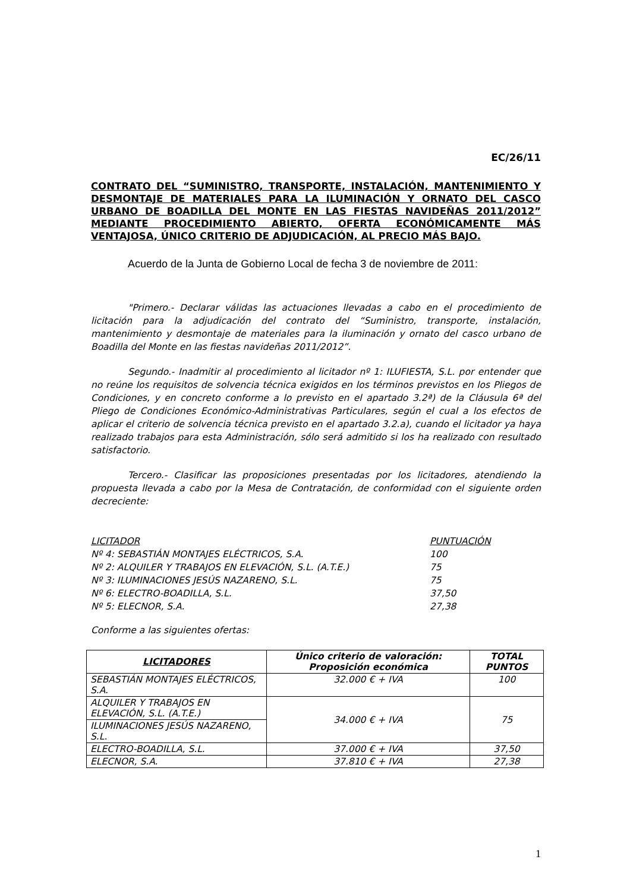EC/26/11
CONTRATO DEL “SUMINISTRO, TRANSPORTE, INSTALACIÓN, MANTENIMIENTO Y DESMONTAJE DE MATERIALES PARA LA ILUMINACIÓN Y ORNATO DEL CASCO URBANO DE BOADILLA DEL MONTE EN LAS FIESTAS NAVIDEÑAS 2011/2012” MEDIANTE PROCEDIMIENTO ABIERTO, OFERTA ECONÓMICAMENTE MÁS VENTAJOSA, ÚNICO CRITERIO DE ADJUDICACIÓN, AL PRECIO MÁS BAJO.
Acuerdo de la Junta de Gobierno Local de fecha 3 de noviembre de 2011:
"Primero.- Declarar válidas las actuaciones llevadas a cabo en el procedimiento de licitación para la adjudicación del contrato del “Suministro, transporte, instalación, mantenimiento y desmontaje de materiales para la iluminación y ornato del casco urbano de Boadilla del Monte en las fiestas navideñas 2011/2012”.
Segundo.- Inadmitir al procedimiento al licitador nº 1: ILUFIESTA, S.L. por entender que no reúne los requisitos de solvencia técnica exigidos en los términos previstos en los Pliegos de Condiciones, y en concreto conforme a lo previsto en el apartado 3.2ª) de la Cláusula 6ª del Pliego de Condiciones Económico-Administrativas Particulares, según el cual a los efectos de aplicar el criterio de solvencia técnica previsto en el apartado 3.2.a), cuando el licitador ya haya realizado trabajos para esta Administración, sólo será admitido si los ha realizado con resultado satisfactorio.
Tercero.- Clasificar las proposiciones presentadas por los licitadores, atendiendo la propuesta llevada a cabo por la Mesa de Contratación, de conformidad con el siguiente orden decreciente:
LICITADOR PUNTUACIÓN
Nº 4: SEBASTIÁN MONTAJES ELÉCTRICOS, S.A. 100
Nº 2: ALQUILER Y TRABAJOS EN ELEVACIÓN, S.L. (A.T.E.) 75
Nº 3: ILUMINACIONES JESÚS NAZARENO, S.L. 75
Nº 6: ELECTRO-BOADILLA, S.L. 37,50
Nº 5: ELECNOR, S.A. 27,38
Conforme a las siguientes ofertas:
| LICITADORES | Único criterio de valoración: Proposición económica | TOTAL PUNTOS |
| --- | --- | --- |
| SEBASTIÁN MONTAJES ELÉCTRICOS, S.A. | 32.000 € + IVA | 100 |
| ALQUILER Y TRABAJOS EN ELEVACIÓN, S.L. (A.T.E.) | 34.000 € + IVA | 75 |
| ILUMINACIONES JESÚS NAZARENO, S.L. | | |
| ELECTRO-BOADILLA, S.L. | 37.000 € + IVA | 37,50 |
| ELECNOR, S.A. | 37.810 € + IVA | 27,38 |
1